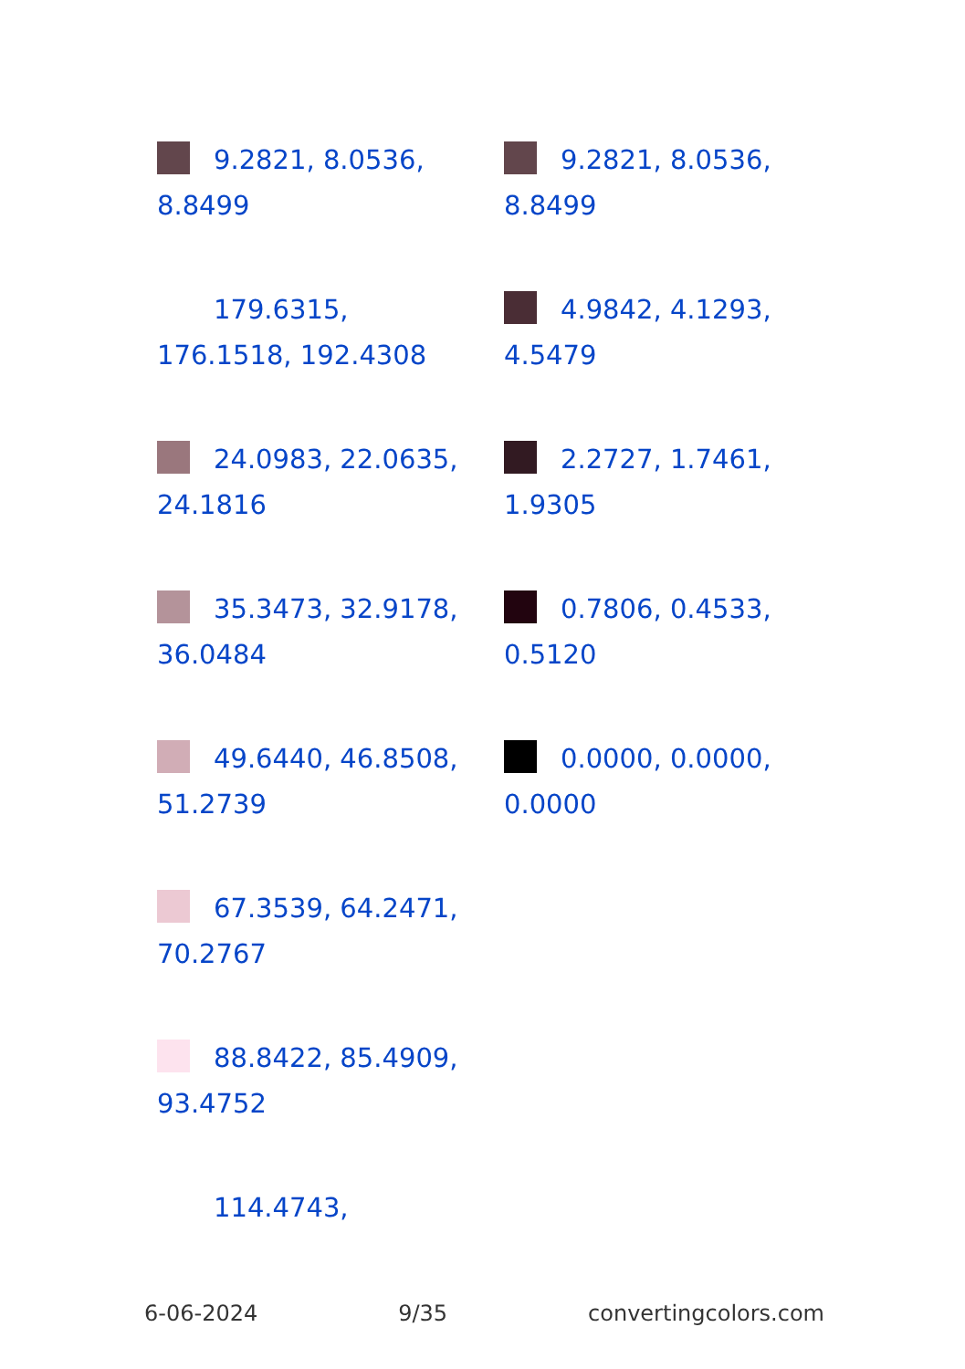9.2821, 8.0536,
8.8499
179.6315,
176.1518, 192.4308
24.0983, 22.0635,
24.1816
35.3473, 32.9178,
36.0484
49.6440, 46.8508,
51.2739
67.3539, 64.2471,
70.2767
88.8422, 85.4909,
93.4752
114.4743,
9.2821, 8.0536,
8.8499
4.9842, 4.1293,
4.5479
2.2727, 1.7461,
1.9305
0.7806, 0.4533,
0.5120
0.0000, 0.0000,
0.0000
6-06-2024 9/35 convertingcolors.com